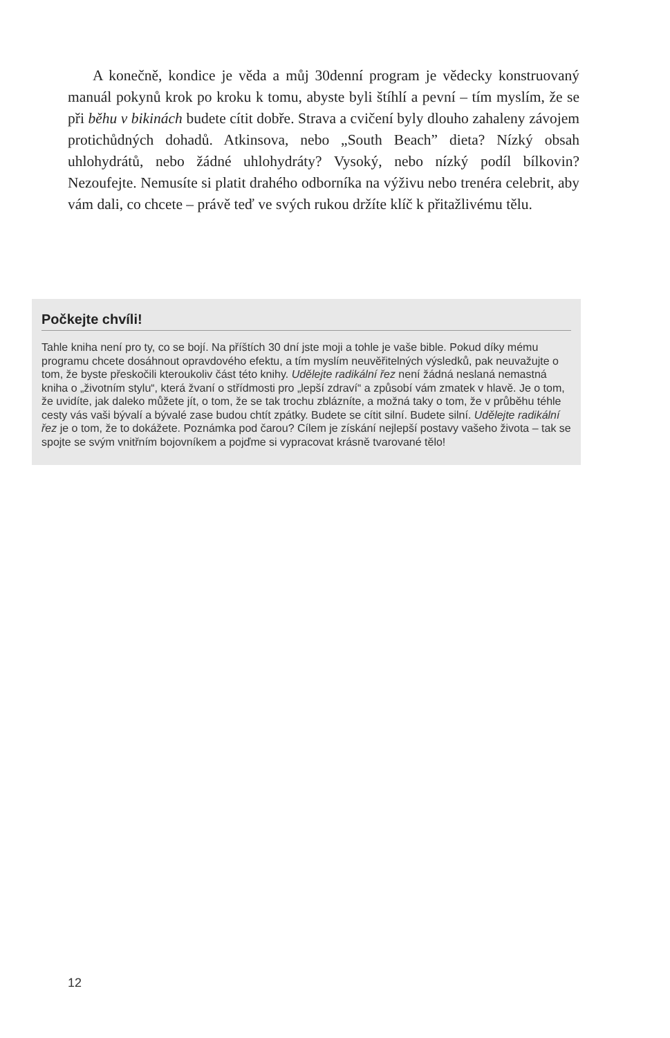A konečně, kondice je věda a můj 30denní program je vědecky konstruovaný manuál pokynů krok po kroku k tomu, abyste byli štíhlí a pevní – tím myslím, že se při běhu v bikinách budete cítit dobře. Strava a cvičení byly dlouho zahaleny závojem protichůdných dohadů. Atkinsova, nebo „South Beach” dieta? Nízký obsah uhlohydrátů, nebo žádné uhlohydráty? Vysoký, nebo nízký podíl bílkovin? Nezoufejte. Nemusíte si platit drahého odborníka na výživu nebo trenéra celebrit, aby vám dali, co chcete – právě teď ve svých rukou držíte klíč k přitažlivému tělu.
Počkejte chvíli!
Tahle kniha není pro ty, co se bojí. Na příštích 30 dní jste moji a tohle je vaše bible. Pokud díky mému programu chcete dosáhnout opravdového efektu, a tím myslím neuvěřitelných výsledků, pak neuvažujte o tom, že byste přeskočili kteroukoliv část této knihy. Udělejte radikální řez není žádná neslaná nemastná kniha o „životním stylu“, která žvaní o střídmosti pro „lepší zdraví“ a způsobí vám zmatek v hlavě. Je o tom, že uvidíte, jak daleko můžete jít, o tom, že se tak trochu zblázníte, a možná taky o tom, že v průběhu téhle cesty vás vaši bývalí a bývalé zase budou chtít zpátky. Budete se cítit silní. Budete silní. Udělejte radikální řez je o tom, že to dokážete. Poznámka pod čarou? Cílem je získání nejlepší postavy vašeho života – tak se spojte se svým vnitřním bojovníkem a pojďme si vypracovat krásně tvarované tělo!
12